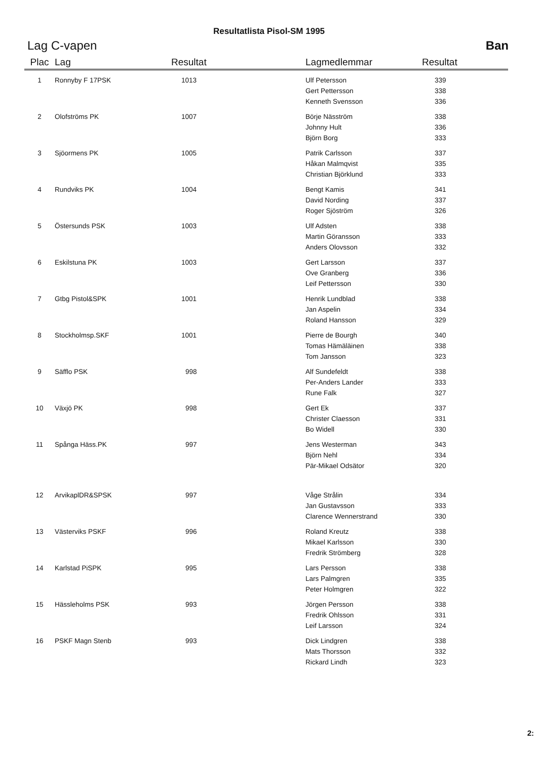Resultatlista Pisol-SM 1995
Lag C-vapen Ban
| Plac | Lag | Resultat | Lagmedlemmar | Resultat |
| --- | --- | --- | --- | --- |
| 1 | Ronnyby F 17PSK | 1013 | Ulf Petersson | 339 |
| | | | Gert Pettersson | 338 |
| | | | Kenneth Svensson | 336 |
| 2 | Olofströms PK | 1007 | Börje Näsström | 338 |
| | | | Johnny Hult | 336 |
| | | | Björn Borg | 333 |
| 3 | Sjöormens PK | 1005 | Patrik Carlsson | 337 |
| | | | Håkan Malmqvist | 335 |
| | | | Christian Björklund | 333 |
| 4 | Rundviks PK | 1004 | Bengt Kamis | 341 |
| | | | David Nording | 337 |
| | | | Roger Sjöström | 326 |
| 5 | Östersunds PSK | 1003 | Ulf Adsten | 338 |
| | | | Martin Göransson | 333 |
| | | | Anders Olovsson | 332 |
| 6 | Eskilstuna PK | 1003 | Gert Larsson | 337 |
| | | | Ove Granberg | 336 |
| | | | Leif Pettersson | 330 |
| 7 | Gtbg Pistol&SPK | 1001 | Henrik Lundblad | 338 |
| | | | Jan Aspelin | 334 |
| | | | Roland Hansson | 329 |
| 8 | Stockholmsp.SKF | 1001 | Pierre de Bourgh | 340 |
| | | | Tomas Hämäläinen | 338 |
| | | | Tom Jansson | 323 |
| 9 | Säfflo PSK | 998 | Alf Sundefeldt | 338 |
| | | | Per-Anders Lander | 333 |
| | | | Rune Falk | 327 |
| 10 | Växjö PK | 998 | Gert Ek | 337 |
| | | | Christer Claesson | 331 |
| | | | Bo Widell | 330 |
| 11 | Spånga Häss.PK | 997 | Jens Westerman | 343 |
| | | | Björn Nehl | 334 |
| | | | Pär-Mikael Odsätor | 320 |
| 12 | ArvikaplDR&SPSK | 997 | Våge Strålin | 334 |
| | | | Jan Gustavsson | 333 |
| | | | Clarence Wennerstrand | 330 |
| 13 | Västerviks PSKF | 996 | Roland Kreutz | 338 |
| | | | Mikael Karlsson | 330 |
| | | | Fredrik Strömberg | 328 |
| 14 | Karlstad PiSPK | 995 | Lars Persson | 338 |
| | | | Lars Palmgren | 335 |
| | | | Peter Holmgren | 322 |
| 15 | Hässleholms PSK | 993 | Jörgen Persson | 338 |
| | | | Fredrik Ohlsson | 331 |
| | | | Leif Larsson | 324 |
| 16 | PSKF Magn Stenb | 993 | Dick Lindgren | 338 |
| | | | Mats Thorsson | 332 |
| | | | Rickard Lindh | 323 |
2: